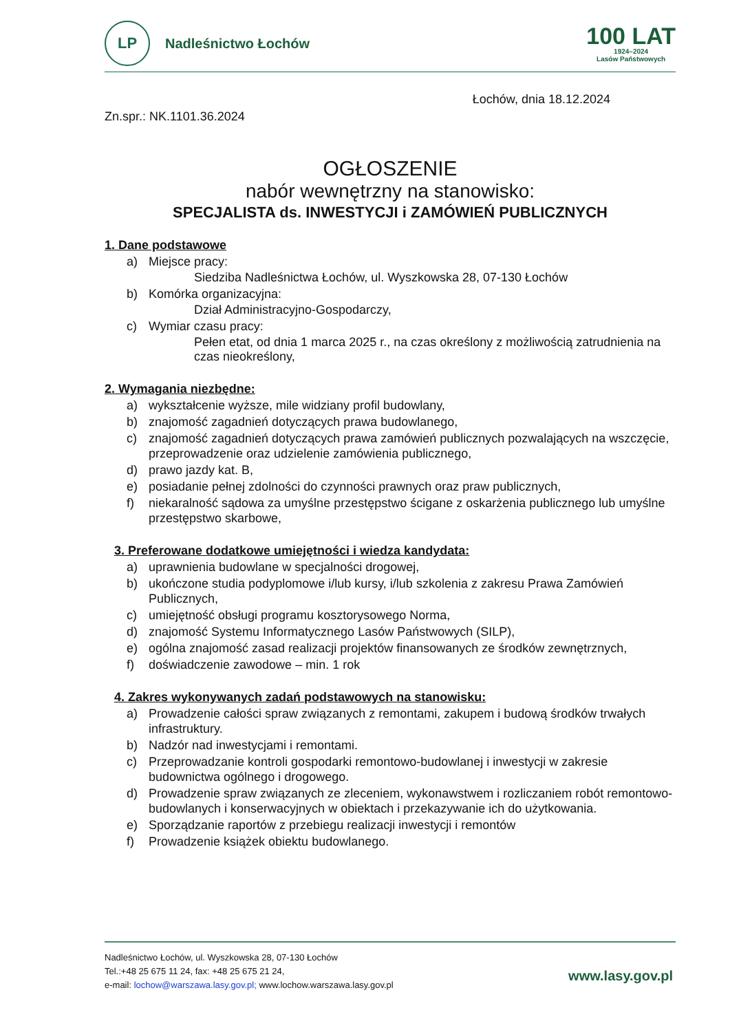LP
Nadleśnictwo Łochów
100 LAT
1924–2024
Lasów Państwowych
Łochów, dnia 18.12.2024
Zn.spr.: NK.1101.36.2024
OGŁOSZENIE
nabór wewnętrzny na stanowisko:
SPECJALISTA ds. INWESTYCJI i ZAMÓWIEŃ PUBLICZNYCH
1. Dane podstawowe
a) Miejsce pracy:
Siedziba Nadleśnictwa Łochów, ul. Wyszkowska 28, 07-130 Łochów
b) Komórka organizacyjna:
Dział Administracyjno-Gospodarczy,
c) Wymiar czasu pracy:
Pełen etat, od dnia 1 marca 2025 r., na czas określony z możliwością zatrudnienia na czas nieokreślony,
2. Wymagania niezbędne:
a) wykształcenie wyższe, mile widziany profil budowlany,
b) znajomość zagadnień dotyczących prawa budowlanego,
c) znajomość zagadnień dotyczących prawa zamówień publicznych pozwalających na wszczęcie, przeprowadzenie oraz udzielenie zamówienia publicznego,
d) prawo jazdy kat. B,
e) posiadanie pełnej zdolności do czynności prawnych oraz praw publicznych,
f) niekaralność sądowa za umyślne przestępstwo ścigane z oskarżenia publicznego lub umyślne przestępstwo skarbowe,
3. Preferowane dodatkowe umiejętności i wiedza kandydata:
a) uprawnienia budowlane w specjalności drogowej,
b) ukończone studia podyplomowe i/lub kursy, i/lub szkolenia z zakresu Prawa Zamówień Publicznych,
c) umiejętność obsługi programu kosztorysowego Norma,
d) znajomość Systemu Informatycznego Lasów Państwowych (SILP),
e) ogólna znajomość zasad realizacji projektów finansowanych ze środków zewnętrznych,
f) doświadczenie zawodowe – min. 1 rok
4. Zakres wykonywanych zadań podstawowych na stanowisku:
a) Prowadzenie całości spraw związanych z remontami, zakupem i budową środków trwałych infrastruktury.
b) Nadzór nad inwestycjami i remontami.
c) Przeprowadzanie kontroli gospodarki remontowo-budowlanej i inwestycji w zakresie budownictwa ogólnego i drogowego.
d) Prowadzenie spraw związanych ze zleceniem, wykonawstwem i rozliczaniem robót remontowo-budowlanych i konserwacyjnych w obiektach i przekazywanie ich do użytkowania.
e) Sporządzanie raportów z przebiegu realizacji inwestycji i remontów
f) Prowadzenie książek obiektu budowlanego.
Nadleśnictwo Łochów, ul. Wyszkowska 28, 07-130 Łochów
Tel.:+48 25 675 11 24, fax: +48 25 675 21 24,
e-mail: lochow@warszawa.lasy.gov.pl; www.lochow.warszawa.lasy.gov.pl
www.lasy.gov.pl